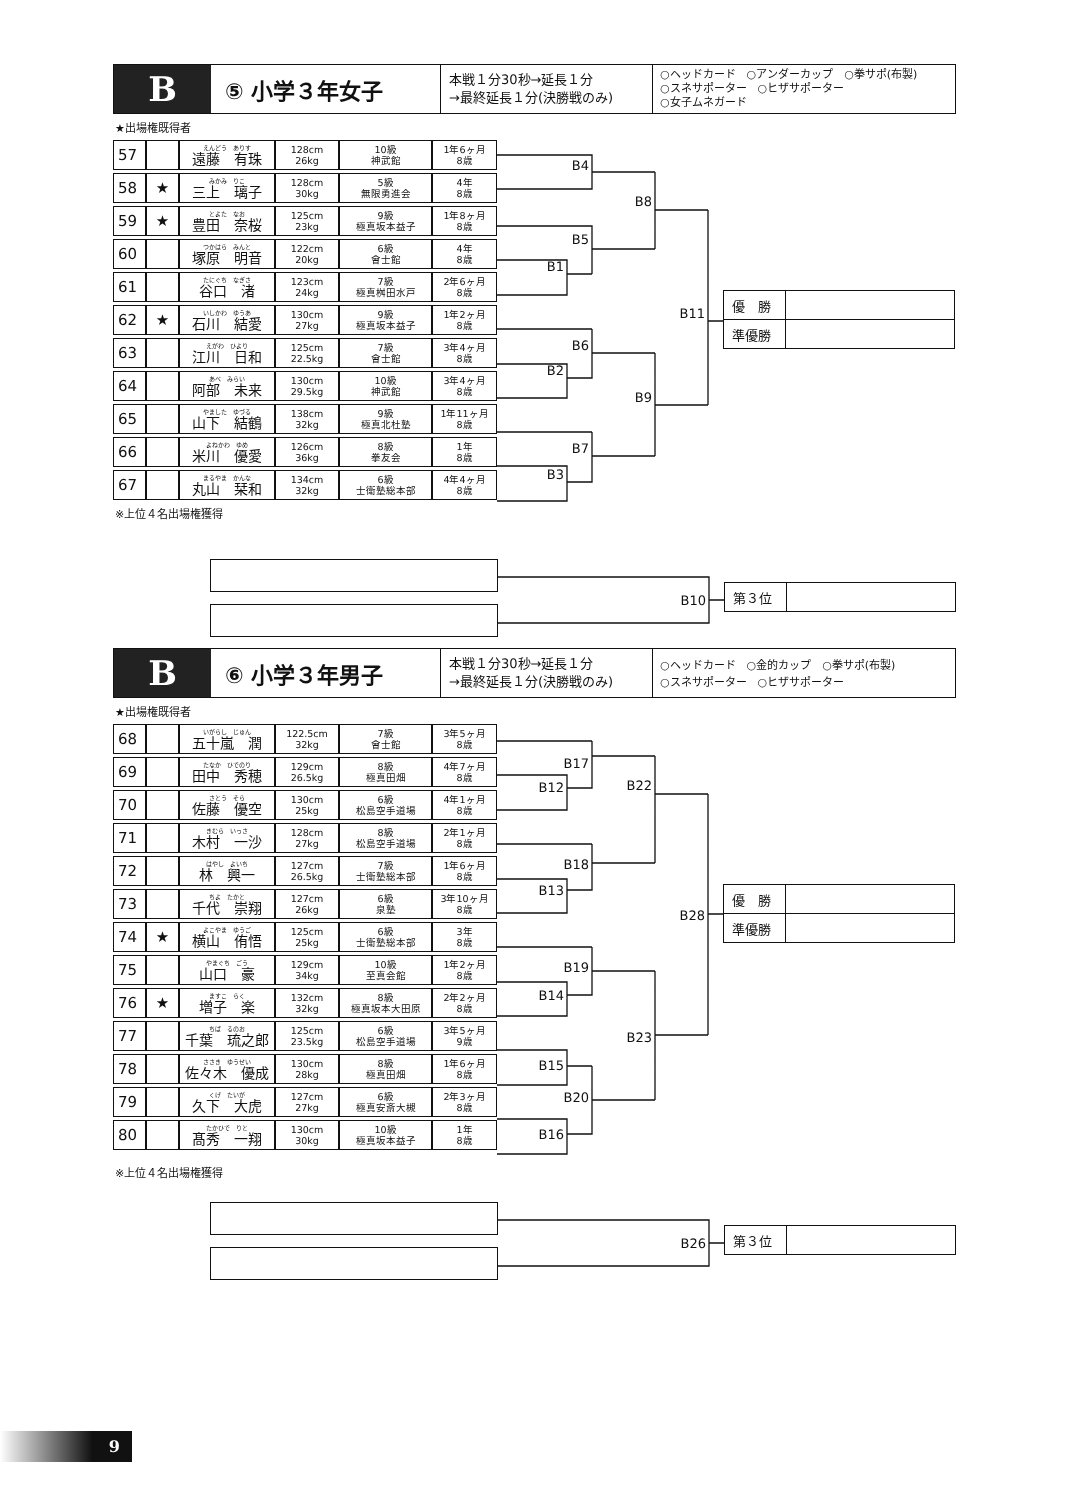B
⑤ 小学３年女子
本戦１分30秒→延長１分
→最終延長１分(決勝戦のみ)
○ヘッドカード　○アンダーカップ　○拳サポ(布製)
○スネサポーター　○ヒザサポーター
○女子ムネガード
★出場権既得者
| 57 | | えんどう ありす 遠藤 有珠 | 128cm 26kg | 10級 神武館 | 1年6ヶ月 8歳 |
| 58 | ★ | みかみ りこ 三上 璃子 | 128cm 30kg | 5級 無限勇進会 | 4年 8歳 |
| 59 | ★ | とよた なお 豊田 奈桜 | 125cm 23kg | 9級 極真坂本益子 | 1年8ヶ月 8歳 |
| 60 | | つかはら みんと 塚原 明音 | 122cm 20kg | 6級 會士館 | 4年 8歳 |
| 61 | | たにぐち なぎさ 谷口 渚 | 123cm 24kg | 7級 極真桝田水戸 | 2年6ヶ月 8歳 |
| 62 | ★ | いしかわ ゆうあ 石川 結愛 | 130cm 27kg | 9級 極真坂本益子 | 1年2ヶ月 8歳 |
| 63 | | えがわ ひより 江川 日和 | 125cm 22.5kg | 7級 會士館 | 3年4ヶ月 8歳 |
| 64 | | あべ みらい 阿部 未来 | 130cm 29.5kg | 10級 神武館 | 3年4ヶ月 8歳 |
| 65 | | やました ゆづる 山下 結鶴 | 138cm 32kg | 9級 極真北杜塾 | 1年11ヶ月 8歳 |
| 66 | | よねかわ ゆめ 米川 優愛 | 126cm 36kg | 8級 拳友会 | 1年 8歳 |
| 67 | | まるやま かんな 丸山 栞和 | 134cm 32kg | 6級 士衛塾総本部 | 4年4ヶ月 8歳 |
B4
B5
B8
B1
B11
B6
B2
B9
B7
B3
| 優 勝 | |
| 準優勝 | |
※上位４名出場権獲得
B10
| 第３位 | |
B
⑥ 小学３年男子
本戦１分30秒→延長１分
→最終延長１分(決勝戦のみ)
○ヘッドカード　○金的カップ　○拳サポ(布製)
○スネサポーター　○ヒザサポーター
★出場権既得者
| 68 | | いがらし じゅん 五十嵐 潤 | 122.5cm 32kg | 7級 會士館 | 3年5ヶ月 8歳 |
| 69 | | たなか ひでのり 田中 秀穂 | 129cm 26.5kg | 8級 極真田畑 | 4年7ヶ月 8歳 |
| 70 | | さとう そら 佐藤 優空 | 130cm 25kg | 6級 松島空手道場 | 4年1ヶ月 8歳 |
| 71 | | きむら いっさ 木村 一沙 | 128cm 27kg | 8級 松島空手道場 | 2年1ヶ月 8歳 |
| 72 | | はやし よいち 林 興一 | 127cm 26.5kg | 7級 士衛塾総本部 | 1年6ヶ月 8歳 |
| 73 | | ちよ たかと 千代 崇翔 | 127cm 26kg | 6級 泉塾 | 3年10ヶ月 8歳 |
| 74 | ★ | よこやま ゆうご 横山 侑悟 | 125cm 25kg | 6級 士衛塾総本部 | 3年 8歳 |
| 75 | | やまぐち ごう 山口 豪 | 129cm 34kg | 10級 至真会館 | 1年2ヶ月 8歳 |
| 76 | ★ | ますこ らく 増子 楽 | 132cm 32kg | 8級 極真坂本大田原 | 2年2ヶ月 8歳 |
| 77 | | ちば るのお 千葉 琉之郎 | 125cm 23.5kg | 6級 松島空手道場 | 3年5ヶ月 9歳 |
| 78 | | ささき ゆうせい 佐々木 優成 | 130cm 28kg | 8級 極真田畑 | 1年6ヶ月 8歳 |
| 79 | | くげ たいが 久下 大虎 | 127cm 27kg | 6級 極真安斎大槻 | 2年3ヶ月 8歳 |
| 80 | | たかひで りと 髙秀 一翔 | 130cm 30kg | 10級 極真坂本益子 | 1年 8歳 |
B17
B12
B22
B18
B13
B28
B19
B14
B23
B15
B20
B16
| 優 勝 | |
| 準優勝 | |
※上位４名出場権獲得
B26
| 第３位 | |
9